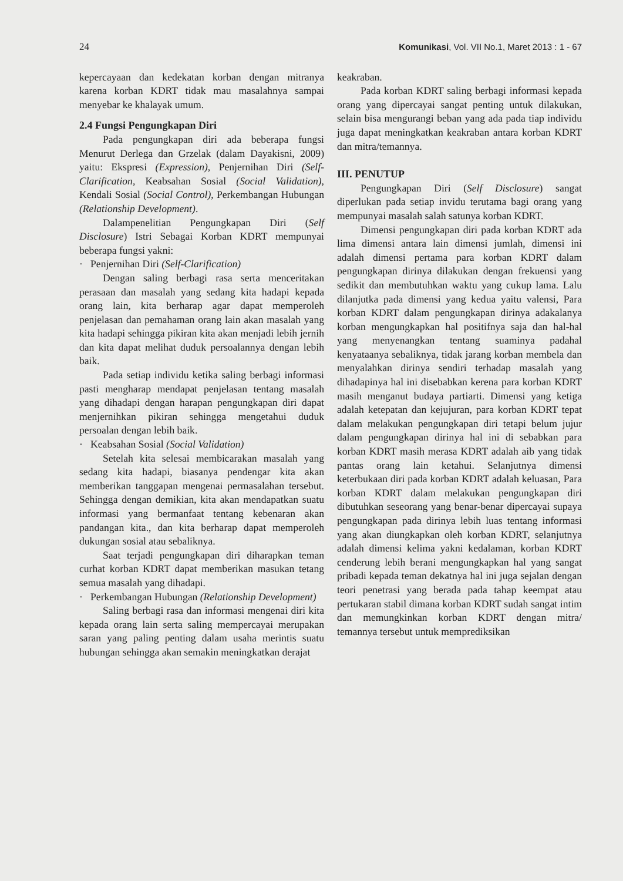24 Komunikasi, Vol. VII No.1, Maret 2013 : 1 - 67
kepercayaan dan kedekatan korban dengan mitranya karena korban KDRT tidak mau masalahnya sampai menyebar ke khalayak umum.
2.4 Fungsi Pengungkapan Diri
Pada pengungkapan diri ada beberapa fungsi Menurut Derlega dan Grzelak (dalam Dayakisni, 2009) yaitu: Ekspresi (Expression), Penjernihan Diri (Self-Clarification, Keabsahan Sosial (Social Validation), Kendali Sosial (Social Control), Perkembangan Hubungan (Relationship Development).
Dalampenelitian Pengungkapan Diri (Self Disclosure) Istri Sebagai Korban KDRT mempunyai beberapa fungsi yakni:
· Penjernihan Diri (Self-Clarification)
Dengan saling berbagi rasa serta menceritakan perasaan dan masalah yang sedang kita hadapi kepada orang lain, kita berharap agar dapat memperoleh penjelasan dan pemahaman orang lain akan masalah yang kita hadapi sehingga pikiran kita akan menjadi lebih jernih dan kita dapat melihat duduk persoalannya dengan lebih baik.
Pada setiap individu ketika saling berbagi informasi pasti mengharap mendapat penjelasan tentang masalah yang dihadapi dengan harapan pengungkapan diri dapat menjernihkan pikiran sehingga mengetahui duduk persoalan dengan lebih baik.
· Keabsahan Sosial (Social Validation)
Setelah kita selesai membicarakan masalah yang sedang kita hadapi, biasanya pendengar kita akan memberikan tanggapan mengenai permasalahan tersebut. Sehingga dengan demikian, kita akan mendapatkan suatu informasi yang bermanfaat tentang kebenaran akan pandangan kita., dan kita berharap dapat memperoleh dukungan sosial atau sebaliknya.
Saat terjadi pengungkapan diri diharapkan teman curhat korban KDRT dapat memberikan masukan tetang semua masalah yang dihadapi.
· Perkembangan Hubungan (Relationship Development)
Saling berbagi rasa dan informasi mengenai diri kita kepada orang lain serta saling mempercayai merupakan saran yang paling penting dalam usaha merintis suatu hubungan sehingga akan semakin meningkatkan derajat
keakraban.
Pada korban KDRT saling berbagi informasi kepada orang yang dipercayai sangat penting untuk dilakukan, selain bisa mengurangi beban yang ada pada tiap individu juga dapat meningkatkan keakraban antara korban KDRT dan mitra/temannya.
III. PENUTUP
Pengungkapan Diri (Self Disclosure) sangat diperlukan pada setiap invidu terutama bagi orang yang mempunyai masalah salah satunya korban KDRT.
Dimensi pengungkapan diri pada korban KDRT ada lima dimensi antara lain dimensi jumlah, dimensi ini adalah dimensi pertama para korban KDRT dalam pengungkapan dirinya dilakukan dengan frekuensi yang sedikit dan membutuhkan waktu yang cukup lama. Lalu dilanjutka pada dimensi yang kedua yaitu valensi, Para korban KDRT dalam pengungkapan dirinya adakalanya korban mengungkapkan hal positifnya saja dan hal-hal yang menyenangkan tentang suaminya padahal kenyataanya sebaliknya, tidak jarang korban membela dan menyalahkan dirinya sendiri terhadap masalah yang dihadapinya hal ini disebabkan kerena para korban KDRT masih menganut budaya partiarti. Dimensi yang ketiga adalah ketepatan dan kejujuran, para korban KDRT tepat dalam melakukan pengungkapan diri tetapi belum jujur dalam pengungkapan dirinya hal ini di sebabkan para korban KDRT masih merasa KDRT adalah aib yang tidak pantas orang lain ketahui. Selanjutnya dimensi keterbukaan diri pada korban KDRT adalah keluasan, Para korban KDRT dalam melakukan pengungkapan diri dibutuhkan seseorang yang benar-benar dipercayai supaya pengungkapan pada dirinya lebih luas tentang informasi yang akan diungkapkan oleh korban KDRT, selanjutnya adalah dimensi kelima yakni kedalaman, korban KDRT cenderung lebih berani mengungkapkan hal yang sangat pribadi kepada teman dekatnya hal ini juga sejalan dengan teori penetrasi yang berada pada tahap keempat atau pertukaran stabil dimana korban KDRT sudah sangat intim dan memungkinkan korban KDRT dengan mitra/ temannya tersebut untuk memprediksikan